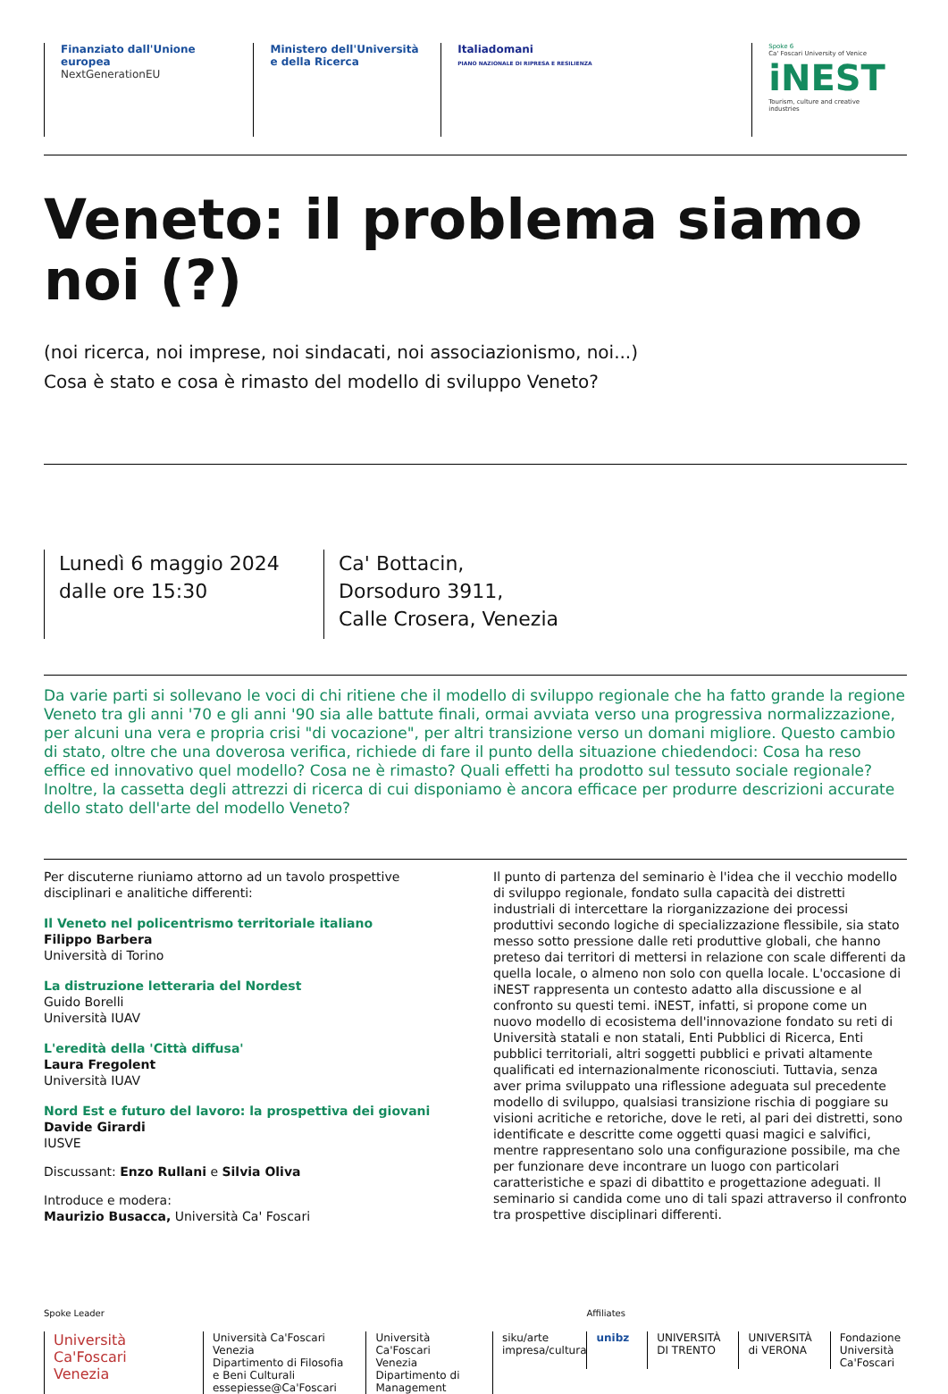Finanziato dall'Unione europea
NextGenerationEU
Ministero dell'Università e della Ricerca
Italiadomani
PIANO NAZIONALE DI RIPRESA E RESILIENZA
Spoke 6
Ca' Foscari University of Venice
iNEST
Tourism, culture and creative industries
Veneto: il problema siamo noi (?)
(noi ricerca, noi imprese, noi sindacati, noi associazionismo, noi...)
Cosa è stato e cosa è rimasto del modello di sviluppo Veneto?
Lunedì 6 maggio 2024
dalle ore 15:30
Ca' Bottacin,
Dorsoduro 3911,
Calle Crosera, Venezia
Da varie parti si sollevano le voci di chi ritiene che il modello di sviluppo regionale che ha fatto grande la regione Veneto tra gli anni '70 e gli anni '90 sia alle battute finali, ormai avviata verso una progressiva normalizzazione, per alcuni una vera e propria crisi "di vocazione", per altri transizione verso un domani migliore. Questo cambio di stato, oltre che una doverosa verifica, richiede di fare il punto della situazione chiedendoci: Cosa ha reso effice ed innovativo quel modello? Cosa ne è rimasto? Quali effetti ha prodotto sul tessuto sociale regionale? Inoltre, la cassetta degli attrezzi di ricerca di cui disponiamo è ancora efficace per produrre descrizioni accurate dello stato dell'arte del modello Veneto?
Per discuterne riuniamo attorno ad un tavolo prospettive disciplinari e analitiche differenti:
Il Veneto nel policentrismo territoriale italiano
Filippo Barbera
Università di Torino
La distruzione letteraria del Nordest
Guido Borelli
Università IUAV
L'eredità della 'Città diffusa'
Laura Fregolent
Università IUAV
Nord Est e futuro del lavoro: la prospettiva dei giovani
Davide Girardi
IUSVE
Discussant: Enzo Rullani e Silvia Oliva
Introduce e modera:
Maurizio Busacca, Università Ca' Foscari
Il punto di partenza del seminario è l'idea che il vecchio modello di sviluppo regionale, fondato sulla capacità dei distretti industriali di intercettare la riorganizzazione dei processi produttivi secondo logiche di specializzazione flessibile, sia stato messo sotto pressione dalle reti produttive globali, che hanno preteso dai territori di mettersi in relazione con scale differenti da quella locale, o almeno non solo con quella locale. L'occasione di iNEST rappresenta un contesto adatto alla discussione e al confronto su questi temi. iNEST, infatti, si propone come un nuovo modello di ecosistema dell'innovazione fondato su reti di Università statali e non statali, Enti Pubblici di Ricerca, Enti pubblici territoriali, altri soggetti pubblici e privati altamente qualificati ed internazionalmente riconosciuti. Tuttavia, senza aver prima sviluppato una riflessione adeguata sul precedente modello di sviluppo, qualsiasi transizione rischia di poggiare su visioni acritiche e retoriche, dove le reti, al pari dei distretti, sono identificate e descritte come oggetti quasi magici e salvifici, mentre rappresentano solo una configurazione possibile, ma che per funzionare deve incontrare un luogo con particolari caratteristiche e spazi di dibattito e progettazione adeguati. Il seminario si candida come uno di tali spazi attraverso il confronto tra prospettive disciplinari differenti.
Spoke Leader
Università Ca'Foscari Venezia Università Ca'Foscari Venezia
Dipartimento di Filosofia e Beni Culturali
essepiesse@Ca'Foscari Università Ca'Foscari Venezia
Dipartimento di Management siku/arte impresa/cultura
Affiliates
unibz UNIVERSITÀ DI TRENTO UNIVERSITÀ di VERONA Fondazione Università Ca'Foscari